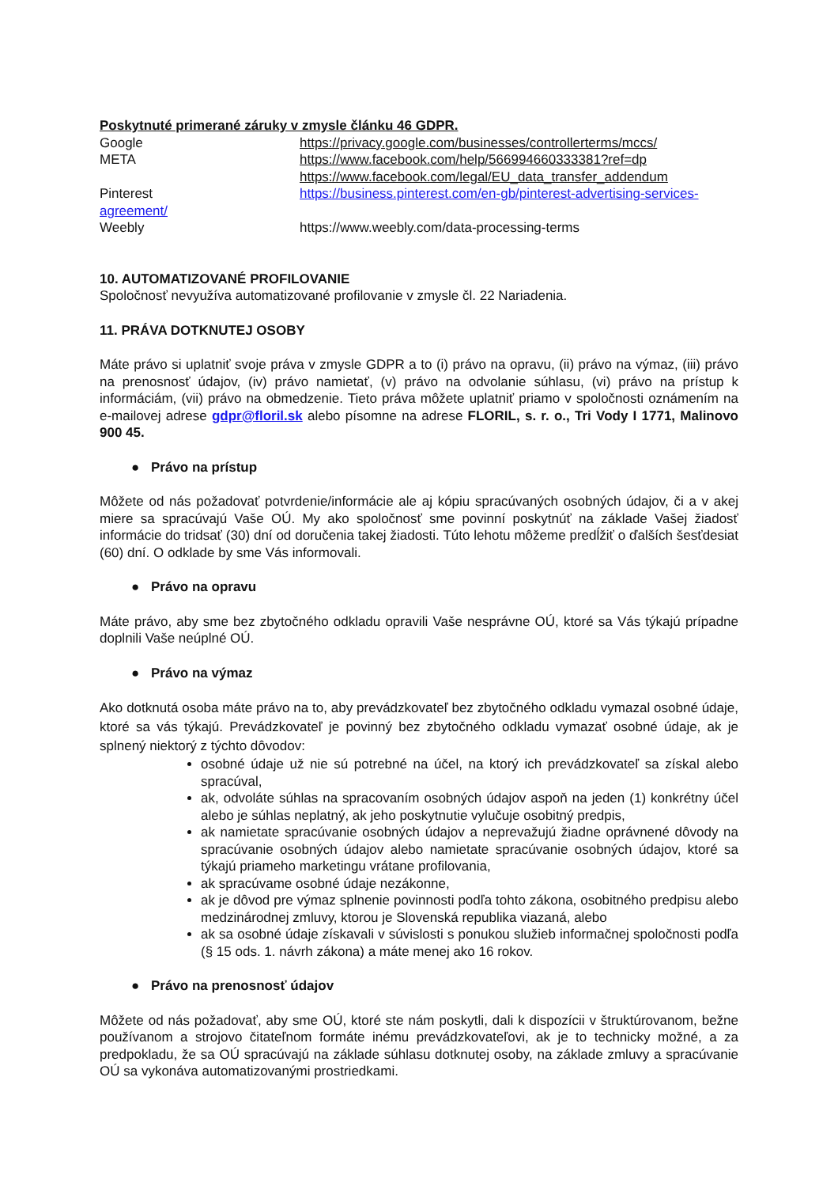Poskytnuté primerané záruky v zmysle článku 46 GDPR.
Google https://privacy.google.com/businesses/controllerterms/mccs/
META https://www.facebook.com/help/566994660333381?ref=dp
https://www.facebook.com/legal/EU_data_transfer_addendum
Pinterest https://business.pinterest.com/en-gb/pinterest-advertising-services-
agreement/
Weebly https://www.weebly.com/data-processing-terms
10. AUTOMATIZOVANÉ PROFILOVANIE
Spoločnosť nevyužíva automatizované profilovanie v zmysle čl. 22 Nariadenia.
11. PRÁVA DOTKNUTEJ OSOBY
Máte právo si uplatniť svoje práva v zmysle GDPR a to (i) právo na opravu, (ii) právo na výmaz, (iii) právo na prenosnosť údajov, (iv) právo namietať, (v) právo na odvolanie súhlasu, (vi) právo na prístup k informáciám, (vii) právo na obmedzenie. Tieto práva môžete uplatniť priamo v spoločnosti oznámením na e-mailovej adrese gdpr@floril.sk alebo písomne na adrese FLORIL, s. r. o., Tri Vody I 1771, Malinovo 900 45.
● Právo na prístup
Môžete od nás požadovať potvrdenie/informácie ale aj kópiu spracúvaných osobných údajov, či a v akej miere sa spracúvajú Vaše OÚ. My ako spoločnosť sme povinní poskytnúť na základe Vašej žiadosť informácie do tridsať (30) dní od doručenia takej žiadosti. Túto lehotu môžeme predĺžiť o ďalších šesťdesiat (60) dní. O odklade by sme Vás informovali.
● Právo na opravu
Máte právo, aby sme bez zbytočného odkladu opravili Vaše nesprávne OÚ, ktoré sa Vás týkajú prípadne doplnili Vaše neúplné OÚ.
● Právo na výmaz
Ako dotknutá osoba máte právo na to, aby prevádzkovateľ bez zbytočného odkladu vymazal osobné údaje, ktoré sa vás týkajú. Prevádzkovateľ je povinný bez zbytočného odkladu vymazať osobné údaje, ak je splnený niektorý z týchto dôvodov:
osobné údaje už nie sú potrebné na účel, na ktorý ich prevádzkovateľ sa získal alebo spracúval,
ak, odvoláte súhlas na spracovaním osobných údajov aspoň na jeden (1) konkrétny účel alebo je súhlas neplatný, ak jeho poskytnutie vylučuje osobitný predpis,
ak namietate spracúvanie osobných údajov a neprevažujú žiadne oprávnené dôvody na spracúvanie osobných údajov alebo namietate spracúvanie osobných údajov, ktoré sa týkajú priameho marketingu vrátane profilovania,
ak spracúvame osobné údaje nezákonne,
ak je dôvod pre výmaz splnenie povinnosti podľa tohto zákona, osobitného predpisu alebo medzinárodnej zmluvy, ktorou je Slovenská republika viazaná, alebo
ak sa osobné údaje získavali v súvislosti s ponukou služieb informačnej spoločnosti podľa (§ 15 ods. 1. návrh zákona) a máte menej ako 16 rokov.
● Právo na prenosnosť údajov
Môžete od nás požadovať, aby sme OÚ, ktoré ste nám poskytli, dali k dispozícii v štruktúrovanom, bežne používanom a strojovo čitateľnom formáte inému prevádzkovateľovi, ak je to technicky možné, a za predpokladu, že sa OÚ spracúvajú na základe súhlasu dotknutej osoby, na základe zmluvy a spracúvanie OÚ sa vykonáva automatizovanými prostriedkami.